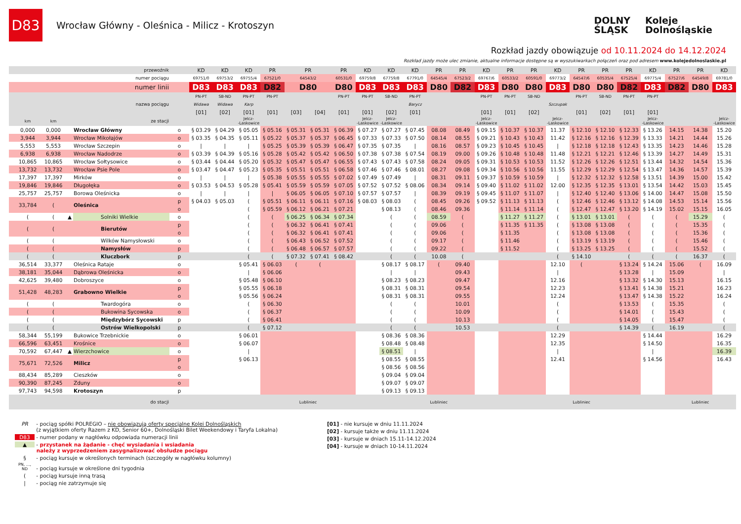D83
Wrocław Główny - Oleśnica - Milicz - Krotoszyn
DOLNY
ŚLĄSK
Koleje
Dolnośląskie
Rozkład jazdy obowiązuje od 10.11.2024 do 14.12.2024
Rozkład jazdy może ulec zmianie, aktualne informacje dostępne są w wyszukiwarkach połączeń oraz pod adresem www.kolejedolnoslaskie.pl
| | | | | przewoźnik | | KD | KD | KD | PR | PR | | PR | KD | KD | KD | PR | PR | KD | PR | PR | KD | PR | PR | PR | KD | PR | PR | KD |
| | | | | numer pociągu | | 69751/0 | 69753/2 | 69755/4 | 67521/0 | 64543/2 | | 60531/0 | 69759/8 | 67759/8 | 67791/0 | 64545/4 | 67523/2 | 69767/6 | 60533/2 | 60591/0 | 69773/2 | 64547/6 | 60535/4 | 67525/4 | 69775/4 | 67527/6 | 64549/8 | 69781/0 |
| | | | | numer linii | | D83 | D83 | D83 | D82 | D80 | | D80 | D83 | D83 | D83 | D80 | D82 | D83 | D80 | D80 | D83 | D80 | D80 | D82 | D83 | D82 | D80 | D83 |
| | | | | | | PN-PT | SB-ND | PN-PT | PN-PT | | | PN-PT | PN-PT | SB-ND | PN-PT | | | PN-PT | PN-PT | SB-ND | | PN-PT | SB-ND | PN-PT | PN-PT | | | |
| | | | | nazwa pociągu | | Widawa | Widawa | Karp | | | | | | | Barycz | | | | | | Szczupak | | | | | | | |
| | | | | | | [01] | [02] | [01] | [01] | [03] | [04] | [01] | [01] | [02] | [01] | | | [01] | [01] | [02] | | [01] | [02] | [01] | [01] | | | |
| | km | km | | ze stacji | | | | Jelcz- -Laskowice | | | | | Jelcz- -Laskowice | Jelcz- -Laskowice | | | | Jelcz- -Laskowice | | | Jelcz- -Laskowice | | | | Jelcz- -Laskowice | | | Jelcz- -Laskowice |
| | 0,000 | 0,000 | | Wrocław Główny | o | § 03.29 | § 04.29 | § 05.05 | § 05.16 | § 05.31 | § 05.31 | § 06.39 | § 07.27 | § 07.27 | § 07.45 | 08.08 | 08.49 | § 09.15 | § 10.37 | § 10.37 | 11.37 | § 12.10 | § 12.10 | § 12.33 | § 13.26 | 14.15 | 14.38 | 15.20 |
| | 3,944 | 3,944 | | Wrocław Mikołajów | o | § 03.35 | § 04.35 | § 05.11 | § 05.22 | § 05.37 | § 05.37 | § 06.45 | § 07.33 | § 07.33 | § 07.50 | 08.14 | 08.55 | § 09.21 | § 10.43 | § 10.43 | 11.42 | § 12.16 | § 12.16 | § 12.39 | § 13.33 | 14.21 | 14.44 | 15.26 |
| | 5,553 | 5,553 | | Wrocław Szczepin | o | / | / | / | § 05.25 | § 05.39 | § 05.39 | § 06.47 | § 07.35 | § 07.35 | / | 08.16 | 08.57 | § 09.23 | § 10.45 | § 10.45 | / | § 12.18 | § 12.18 | § 12.43 | § 13.35 | 14.23 | 14.46 | 15.28 |
| | 6,938 | 6,938 | | Wrocław Nadodrze | o | § 03.39 | § 04.39 | § 05.16 | § 05.28 | § 05.42 | § 05.42 | § 06.50 | § 07.38 | § 07.38 | § 07.54 | 08.19 | 09.00 | § 09.26 | § 10.48 | § 10.48 | 11.48 | § 12.21 | § 12.21 | § 12.46 | § 13.39 | 14.27 | 14.49 | 15.31 |
| | 10,865 | 10,865 | | Wrocław Sołtysowice | o | § 03.44 | § 04.44 | § 05.20 | § 05.32 | § 05.47 | § 05.47 | § 06.55 | § 07.43 | § 07.43 | § 07.58 | 08.24 | 09.05 | § 09.31 | § 10.53 | § 10.53 | 11.52 | § 12.26 | § 12.26 | § 12.51 | § 13.44 | 14.32 | 14.54 | 15.36 |
| | 13,732 | 13,732 | | Wrocław Psie Pole | o | § 03.47 | § 04.47 | § 05.23 | § 05.35 | § 05.51 | § 05.51 | § 06.58 | § 07.46 | § 07.46 | § 08.01 | 08.27 | 09.08 | § 09.34 | § 10.56 | § 10.56 | 11.55 | § 12.29 | § 12.29 | § 12.54 | § 13.47 | 14.36 | 14.57 | 15.39 |
| | 17,397 | 17,397 | | Mirków | o | / | / | / | § 05.38 | § 05.55 | § 05.55 | § 07.02 | § 07.49 | § 07.49 | / | 08.31 | 09.11 | § 09.37 | § 10.59 | § 10.59 | / | § 12.32 | § 12.32 | § 12.58 | § 13.51 | 14.39 | 15.00 | 15.42 |
| | 19,846 | 19,846 | | Długołęka | o | § 03.53 | § 04.53 | § 05.28 | § 05.41 | § 05.59 | § 05.59 | § 07.05 | § 07.52 | § 07.52 | § 08.06 | 08.34 | 09.14 | § 09.40 | § 11.02 | § 11.02 | 12.00 | § 12.35 | § 12.35 | § 13.01 | § 13.54 | 14.42 | 15.03 | 15.45 |
| | 25,757 | 25,757 | | Borowa Oleśnicka | o | / | / | / | / | § 06.05 | § 06.05 | § 07.10 | § 07.57 | § 07.57 | / | 08.39 | 09.19 | § 09.45 | § 11.07 | § 11.07 | / | § 12.40 | § 12.40 | § 13.06 | § 14.00 | 14.47 | 15.08 | 15.50 |
| | 33,784 | ( | | Oleśnica | p | § 04.03 | § 05.03 | ( | § 05.51 | § 06.11 | § 06.11 | § 07.16 | § 08.03 | § 08.03 | ( | 08.45 | 09.26 | § 09.52 | § 11.13 | § 11.13 | ( | § 12.46 | § 12.46 | § 13.12 | § 14.08 | 14.53 | 15.14 | 15.56 |
| | | | | | o | | | ( | § 05.59 | § 06.12 | § 06.21 | § 07.21 | | § 08.13 | ( | 08.46 | 09.36 | | § 11.14 | § 11.14 | ( | § 12.47 | § 12.47 | § 13.20 | § 14.19 | 15.02 | 15.15 | 16.05 |
| | ( | ( | ▲ | Solniki Wielkie | o | | | ( | ( | § 06.25 | § 06.34 | § 07.34 | | ( | ( | 08.59 | ( | | § 11.27 | § 11.27 | ( | § 13.01 | § 13.01 | ( | ( | ( | 15.29 | ( |
| | ( | ( | | Bierutów | p | | | ( | ( | § 06.32 | § 06.41 | § 07.41 | | ( | ( | 09.06 | ( | | § 11.35 | § 11.35 | ( | § 13.08 | § 13.08 | ( | ( | ( | 15.35 | ( |
| | | | | | o | | | ( | ( | § 06.32 | § 06.41 | § 07.41 | | ( | ( | 09.06 | ( | | § 11.35 | | ( | § 13.08 | § 13.08 | ( | ( | ( | 15.36 | ( |
| | ( | ( | | Wilków Namysłowski | o | | | ( | ( | § 06.43 | § 06.52 | § 07.52 | | ( | ( | 09.17 | ( | | § 11.46 | | ( | § 13.19 | § 13.19 | ( | ( | ( | 15.46 | ( |
| | ( | ( | | Namysłów | p | | | ( | ( | § 06.48 | § 06.57 | § 07.57 | | ( | ( | 09.22 | ( | | § 11.52 | | ( | § 13.25 | § 13.25 | ( | ( | ( | 15.52 | ( |
| | ( | ( | | Kluczbork | p | | | ( | ( | § 07.32 | § 07.41 | § 08.42 | | ( | ( | 10.08 | ( | | | | ( | § 14.10 | | ( | ( | ( | 16.37 | ( |
| | 36,514 | 33,377 | | Oleśnica Rataje | o | | | § 05.41 | § 06.03 | ( | ( | | | § 08.17 | § 08.17 | ( | 09.40 | | | | 12.10 | ( | | § 13.24 | § 14.24 | 15.06 | ( | 16.09 |
| | 38,181 | 35,044 | | Dąbrowa Oleśnicka | o | | | / | § 06.06 | | | | | / | / | | 09.43 | | | | / | | | § 13.28 | / | 15.09 | | / |
| | 42,625 | 39,480 | | Dobroszyce | o | | | § 05.48 | § 06.10 | | | | | § 08.23 | § 08.23 | | 09.47 | | | | 12.16 | | | § 13.32 | § 14.30 | 15.13 | | 16.15 |
| | 51,428 | 48,283 | | Grabowno Wielkie | p | | | § 05.55 | § 06.18 | | | | | § 08.31 | § 08.31 | | 09.54 | | | | 12.23 | | | § 13.41 | § 14.38 | 15.21 | | 16.23 |
| | | | | | o | | | § 05.56 | § 06.24 | | | | | § 08.31 | § 08.31 | | 09.55 | | | | 12.24 | | | § 13.47 | § 14.38 | 15.22 | | 16.24 |
| | ( | ( | | Twardogóra | o | | | ( | § 06.30 | | | | | ( | ( | | 10.01 | | | | ( | | | § 13.53 | ( | 15.35 | | ( |
| | ( | ( | | Bukowina Sycowska | o | | | ( | § 06.37 | | | | | ( | ( | | 10.09 | | | | ( | | | § 14.01 | ( | 15.43 | | ( |
| | ( | ( | | Międzybórz Sycowski | p | | | ( | § 06.41 | | | | | ( | ( | | 10.13 | | | | ( | | | § 14.05 | ( | 15.47 | | ( |
| | ( | ( | | Ostrów Wielkopolski | p | | | ( | § 07.12 | | | | | ( | ( | | 10.53 | | | | ( | | | § 14.39 | ( | 16.19 | | ( |
| | 58,344 | 55,199 | | Bukowice Trzebnickie | o | | | § 06.01 | | | | | | § 08.36 | § 08.36 | | | | | | 12.29 | | | | § 14.44 | | | 16.29 |
| | 66,596 | 63,451 | | Krośnice | o | | | § 06.07 | | | | | | § 08.48 | § 08.48 | | | | | | 12.35 | | | | § 14.50 | | | 16.35 |
| | 70,592 | 67,447 | ▲ | Wierzchowice | o | | | / | | | | | | § 08.51 | / | | | | | | / | | | | / | | | 16.39 |
| | 75,671 | 72,526 | | Milicz | p | | | § 06.13 | | | | | | § 08.55 | § 08.55 | | | | | | 12.41 | | | | § 14.56 | | | 16.43 |
| | | | | | o | | | | | | | | | § 08.56 | § 08.56 | | | | | | | | | | | | | |
| | 88,434 | 85,289 | | Cieszków | o | | | | | | | | | § 09.04 | § 09.04 | | | | | | | | | | | | | |
| | 90,390 | 87,245 | | Zduny | o | | | | | | | | | § 09.07 | § 09.07 | | | | | | | | | | | | | |
| | 97,743 | 94,598 | | Krotoszyn | p | | | | | | | | | § 09.13 | § 09.13 | | | | | | | | | | | | | |
| | | | | do stacji | | | | | | Lubliniec | | | | | | Lubliniec | | | | | | Lubliniec | | | | | Lubliniec | |
PR - pociąg spółki POLREGIO – nie obowiązują oferty specjalne Kolei Dolnośląskich
(z wyjątkiem oferty Razem z KD, Senior 60+, Dolnośląski Bilet Weekendowy i Taryfa Lokalna)
D83 - numer podany w nagłówku odpowiada numeracji linii
▲ - przystanek na żądanie - chęć wysiadania i wsiadania
należy z wyprzedzeniem zasygnalizować obsłudze pociągu
§ - pociąg kursuje w określonych terminach (szczegóły w nagłówku kolumny)
PN, ..., ND - pociąg kursuje w określone dni tygodnia
( - pociąg kursuje inną trasą
| - pociąg nie zatrzymuje się
[01] - nie kursuje w dniu 11.11.2024
[02] - kursuje także w dniu 11.11.2024
[03] - kursuje w dniach 15.11-14.12.2024
[04] - kursuje w dniach 10-14.11.2024